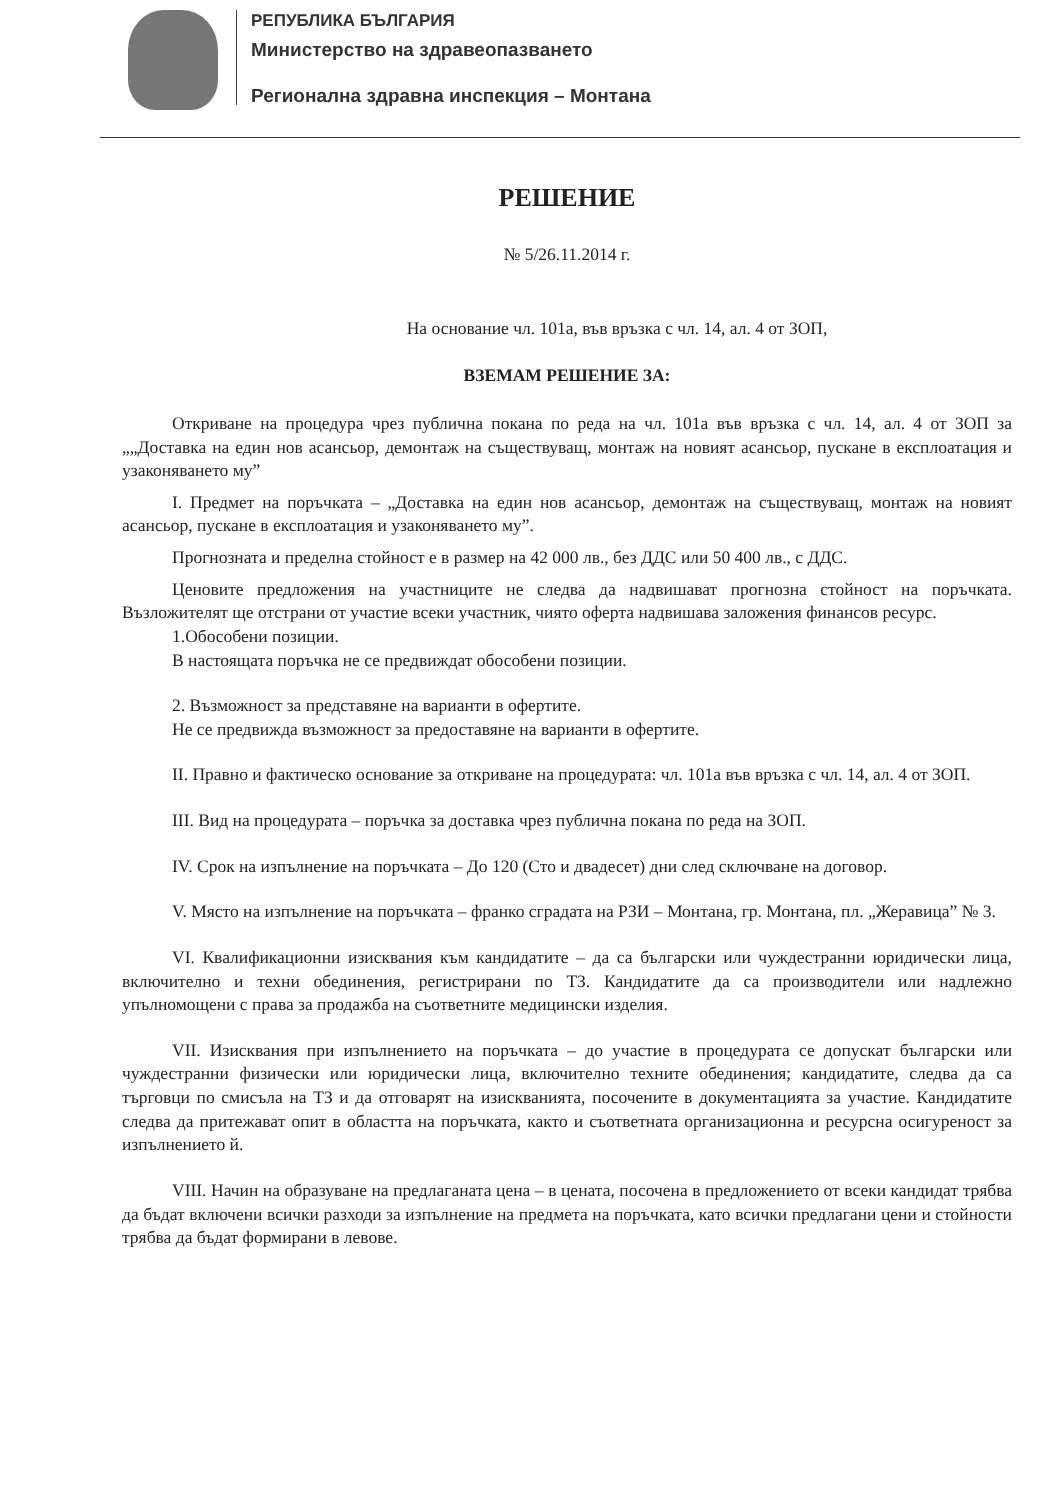РЕПУБЛИКА БЪЛГАРИЯ
Министерство на здравеопазването
Регионална здравна инспекция – Монтана
РЕШЕНИЕ
№ 5/26.11.2014 г.
На основание чл. 101а, във връзка с чл. 14, ал. 4 от ЗОП,
ВЗЕМАМ РЕШЕНИЕ ЗА:
Откриване на процедура чрез публична покана по реда на чл. 101а във връзка с чл. 14, ал. 4 от ЗОП за „„Доставка на един нов асансьор, демонтаж на съществуващ, монтаж на новият асансьор, пускане в експлоатация и узаконяването му”
I. Предмет на поръчката – „Доставка на един нов асансьор, демонтаж на съществуващ, монтаж на новият асансьор, пускане в експлоатация и узаконяването му”.
Прогнозната и пределна стойност е в размер на 42 000 лв., без ДДС или 50 400 лв., с ДДС.
Ценовите предложения на участниците не следва да надвишават прогнозна стойност на поръчката. Възложителят ще отстрани от участие всеки участник, чиято оферта надвишава заложения финансов ресурс.
1.Обособени позиции.
В настоящата поръчка не се предвиждат обособени позиции.
2. Възможност за представяне на варианти в офертите.
Не се предвижда възможност за предоставяне на варианти в офертите.
II. Правно и фактическо основание за откриване на процедурата: чл. 101а във връзка с чл. 14, ал. 4 от ЗОП.
III. Вид на процедурата – поръчка за доставка чрез публична покана по реда на ЗОП.
IV. Срок на изпълнение на поръчката – До 120 (Сто и двадесет) дни след сключване на договор.
V. Място на изпълнение на поръчката – франко сградата на РЗИ – Монтана, гр. Монтана, пл. „Жеравица” № 3.
VI. Квалификационни изисквания към кандидатите – да са български или чуждестранни юридически лица, включително и техни обединения, регистрирани по ТЗ. Кандидатите да са производители или надлежно упълномощени с права за продажба на съответните медицински изделия.
VII. Изисквания при изпълнението на поръчката – до участие в процедурата се допускат български или чуждестранни физически или юридически лица, включително техните обединения; кандидатите, следва да са търговци по смисъла на ТЗ и да отговарят на изискванията, посочените в документацията за участие. Кандидатите следва да притежават опит в областта на поръчката, както и съответната организационна и ресурсна осигуреност за изпълнението й.
VIII. Начин на образуване на предлаганата цена – в цената, посочена в предложението от всеки кандидат трябва да бъдат включени всички разходи за изпълнение на предмета на поръчката, като всички предлагани цени и стойности трябва да бъдат формирани в левове.